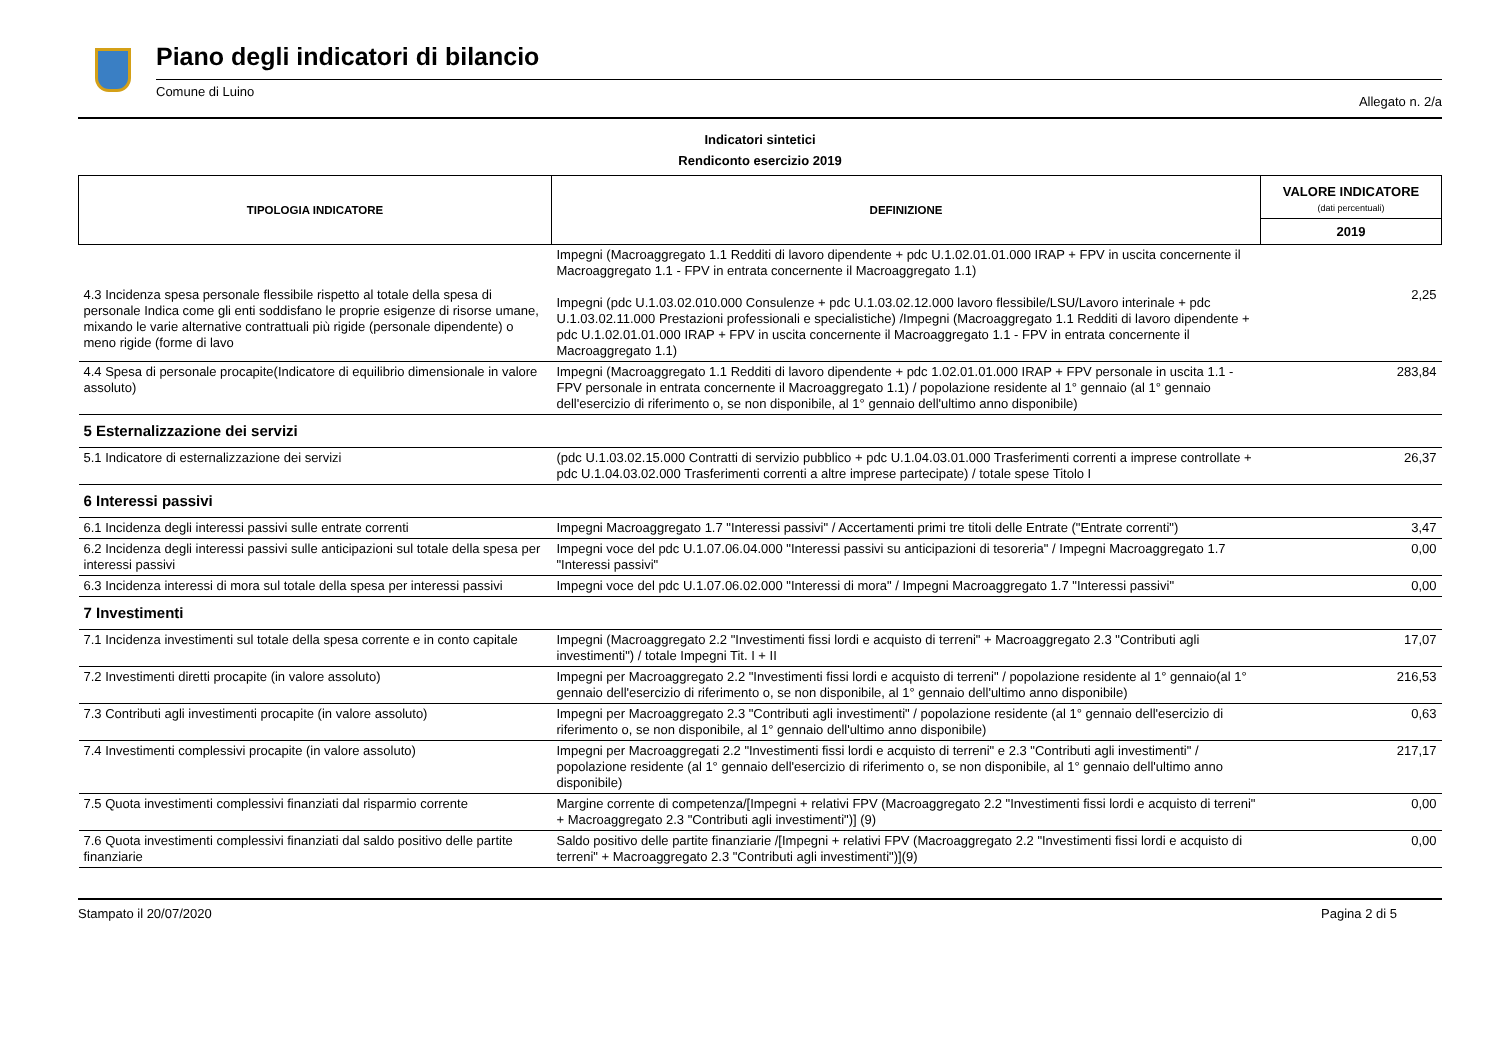Piano degli indicatori di bilancio
Comune di Luino Allegato n. 2/a
Indicatori sintetici
Rendiconto esercizio 2019
| TIPOLOGIA INDICATORE | DEFINIZIONE | VALORE INDICATORE (dati percentuali) |
| --- | --- | --- |
| | | 2019 |
| 4.3 Incidenza spesa personale flessibile rispetto al totale della spesa di personale Indica come gli enti soddisfano le proprie esigenze di risorse umane, mixando le varie alternative contrattuali più rigide (personale dipendente) o meno rigide (forme di lavo | Impegni (Macroaggregato 1.1 Redditi di lavoro dipendente + pdc U.1.02.01.01.000 IRAP + FPV in uscita concernente il Macroaggregato 1.1 - FPV in entrata concernente il Macroaggregato 1.1) Impegni (pdc U.1.03.02.010.000 Consulenze + pdc U.1.03.02.12.000 lavoro flessibile/LSU/Lavoro interinale + pdc U.1.03.02.11.000 Prestazioni professionali e specialistiche) /Impegni (Macroaggregato 1.1 Redditi di lavoro dipendente + pdc U.1.02.01.01.000 IRAP + FPV in uscita concernente il Macroaggregato 1.1 - FPV in entrata concernente il Macroaggregato 1.1) | 2,25 |
| 4.4 Spesa di personale procapite(Indicatore di equilibrio dimensionale in valore assoluto) | Impegni (Macroaggregato 1.1 Redditi di lavoro dipendente + pdc 1.02.01.01.000 IRAP + FPV personale in uscita 1.1 - FPV personale in entrata concernente il Macroaggregato 1.1) / popolazione residente al 1° gennaio (al 1° gennaio dell'esercizio di riferimento o, se non disponibile, al 1° gennaio dell'ultimo anno disponibile) | 283,84 |
| 5 Esternalizzazione dei servizi | | |
| 5.1 Indicatore di esternalizzazione dei servizi | (pdc U.1.03.02.15.000 Contratti di servizio pubblico + pdc U.1.04.03.01.000 Trasferimenti correnti a imprese controllate + pdc U.1.04.03.02.000 Trasferimenti correnti a altre imprese partecipate) / totale spese Titolo I | 26,37 |
| 6 Interessi passivi | | |
| 6.1 Incidenza degli interessi passivi sulle entrate correnti | Impegni Macroaggregato 1.7 "Interessi passivi" / Accertamenti primi tre titoli delle Entrate ("Entrate correnti") | 3,47 |
| 6.2 Incidenza degli interessi passivi sulle anticipazioni sul totale della spesa per interessi passivi | Impegni voce del pdc U.1.07.06.04.000 "Interessi passivi su anticipazioni di tesoreria" / Impegni Macroaggregato 1.7 "Interessi passivi" | 0,00 |
| 6.3 Incidenza interessi di mora sul totale della spesa per interessi passivi | Impegni voce del pdc U.1.07.06.02.000 "Interessi di mora" / Impegni Macroaggregato 1.7 "Interessi passivi" | 0,00 |
| 7 Investimenti | | |
| 7.1 Incidenza investimenti sul totale della spesa corrente e in conto capitale | Impegni (Macroaggregato 2.2 "Investimenti fissi lordi e acquisto di terreni" + Macroaggregato 2.3 "Contributi agli investimenti") / totale Impegni Tit. I + II | 17,07 |
| 7.2 Investimenti diretti procapite (in valore assoluto) | Impegni per Macroaggregato 2.2 "Investimenti fissi lordi e acquisto di terreni" / popolazione residente al 1° gennaio(al 1° gennaio dell'esercizio di riferimento o, se non disponibile, al 1° gennaio dell'ultimo anno disponibile) | 216,53 |
| 7.3 Contributi agli investimenti procapite (in valore assoluto) | Impegni per Macroaggregato 2.3 "Contributi agli investimenti" / popolazione residente (al 1° gennaio dell'esercizio di riferimento o, se non disponibile, al 1° gennaio dell'ultimo anno disponibile) | 0,63 |
| 7.4 Investimenti complessivi procapite (in valore assoluto) | Impegni per Macroaggregati 2.2 "Investimenti fissi lordi e acquisto di terreni" e 2.3 "Contributi agli investimenti" / popolazione residente (al 1° gennaio dell'esercizio di riferimento o, se non disponibile, al 1° gennaio dell'ultimo anno disponibile) | 217,17 |
| 7.5 Quota investimenti complessivi finanziati dal risparmio corrente | Margine corrente di competenza/[Impegni + relativi FPV (Macroaggregato 2.2 "Investimenti fissi lordi e acquisto di terreni" + Macroaggregato 2.3 "Contributi agli investimenti")] (9) | 0,00 |
| 7.6 Quota investimenti complessivi finanziati dal saldo positivo delle partite finanziarie | Saldo positivo delle partite finanziarie /[Impegni + relativi FPV (Macroaggregato 2.2 "Investimenti fissi lordi e acquisto di terreni" + Macroaggregato 2.3 "Contributi agli investimenti")](9) | 0,00 |
Stampato il 20/07/2020 Pagina 2 di 5